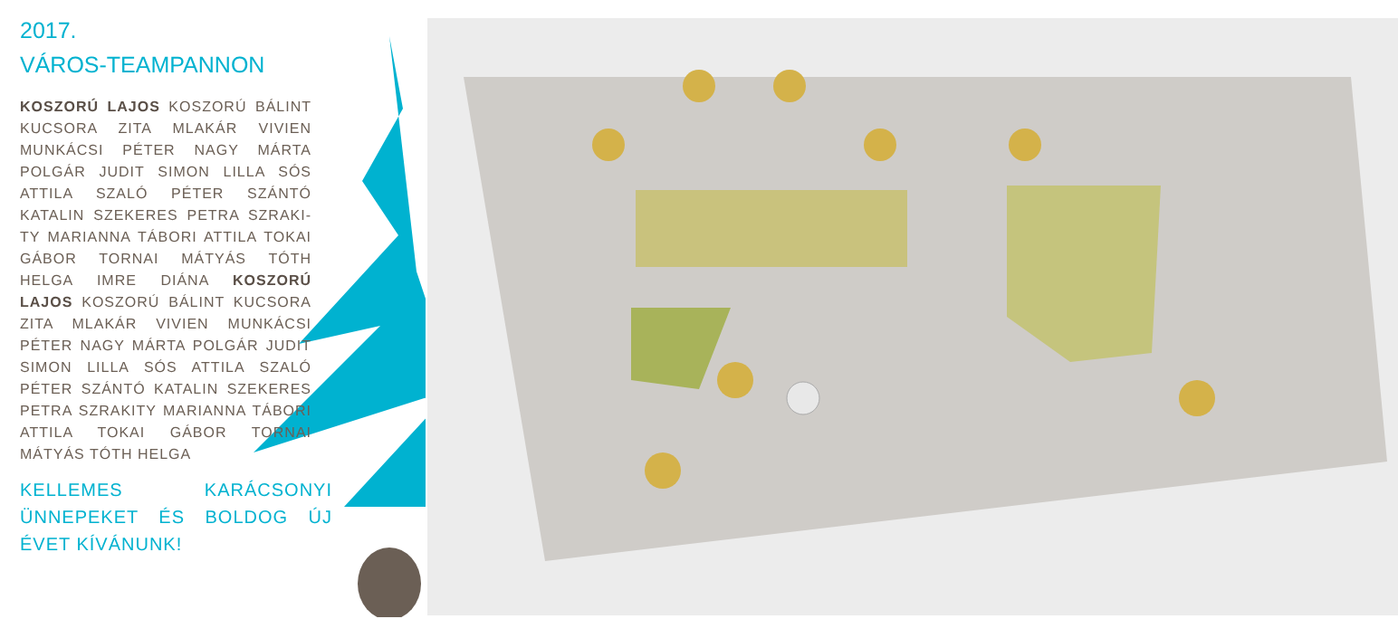2017.
VÁROS-TEAMPANNON
KOSZORÚ LAJOS KOSZORÚ BÁLINT KUCSORA ZITA MLAKÁR VIVIEN MUNKÁCSI PÉTER NAGY MÁRTA POLGÁR JUDIT SIMON LILLA SÓS ATTILA SZALÓ PÉTER SZÁNTÓ KATALIN SZEKERES PETRA SZRAKI-TY MARIANNA TÁBORI ATTILA TOKAI GÁBOR TORNAI MÁTYÁS TÓTH HELGA IMRE DIÁNA KOSZORÚ LAJOS KOSZORÚ BÁLINT KUCSORA ZITA MLAKÁR VIVIEN MUNKÁCSI PÉTER NAGY MÁRTA POLGÁR JUDIT SIMON LILLA SÓS ATTILA SZALÓ PÉTER SZÁNTÓ KATALIN SZEKERES PETRA SZRAKITY MARIANNA TÁBORI ATTILA TOKAI GÁBOR TORNAI MÁTYÁS TÓTH HELGA
KELLEMES KARÁCSONYI ÜNNEPEKET ÉS BOLDOG ÚJ ÉVET KÍVÁNUNK!